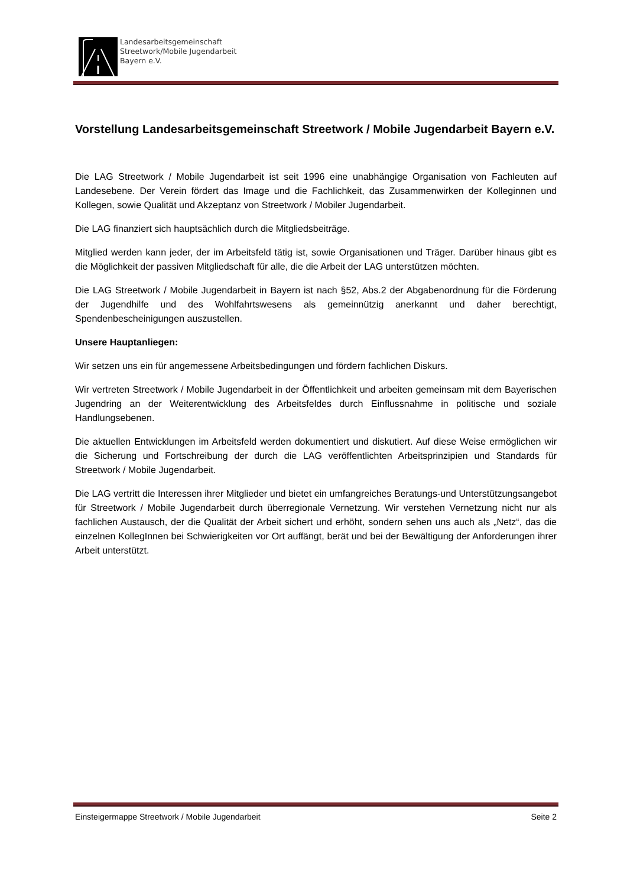Landesarbeitsgemeinschaft
Streetwork/Mobile Jugendarbeit
Bayern e.V.
Vorstellung Landesarbeitsgemeinschaft Streetwork / Mobile Jugendarbeit Bayern e.V.
Die LAG Streetwork / Mobile Jugendarbeit ist seit 1996 eine unabhängige Organisation von Fachleuten auf Landesebene. Der Verein fördert das Image und die Fachlichkeit, das Zusammenwirken der Kolleginnen und Kollegen, sowie Qualität und Akzeptanz von Streetwork / Mobiler Jugendarbeit.
Die LAG finanziert sich hauptsächlich durch die Mitgliedsbeiträge.
Mitglied werden kann jeder, der im Arbeitsfeld tätig ist, sowie Organisationen und Träger. Darüber hinaus gibt es die Möglichkeit der passiven Mitgliedschaft für alle, die die Arbeit der LAG unterstützen möchten.
Die LAG Streetwork / Mobile Jugendarbeit in Bayern ist nach §52, Abs.2 der Abgabenordnung für die Förderung der Jugendhilfe und des Wohlfahrtswesens als gemeinnützig anerkannt und daher berechtigt, Spendenbescheinigungen auszustellen.
Unsere Hauptanliegen:
Wir setzen uns ein für angemessene Arbeitsbedingungen und fördern fachlichen Diskurs.
Wir vertreten Streetwork / Mobile Jugendarbeit in der Öffentlichkeit und arbeiten gemeinsam mit dem Bayerischen Jugendring an der Weiterentwicklung des Arbeitsfeldes durch Einflussnahme in politische und soziale Handlungsebenen.
Die aktuellen Entwicklungen im Arbeitsfeld werden dokumentiert und diskutiert. Auf diese Weise ermöglichen wir die Sicherung und Fortschreibung der durch die LAG veröffentlichten Arbeitsprinzipien und Standards für Streetwork / Mobile Jugendarbeit.
Die LAG vertritt die Interessen ihrer Mitglieder und bietet ein umfangreiches Beratungs-und Unterstützungsangebot für Streetwork / Mobile Jugendarbeit durch überregionale Vernetzung. Wir verstehen Vernetzung nicht nur als fachlichen Austausch, der die Qualität der Arbeit sichert und erhöht, sondern sehen uns auch als „Netz“, das die einzelnen KollegInnen bei Schwierigkeiten vor Ort auffängt, berät und bei der Bewältigung der Anforderungen ihrer Arbeit unterstützt.
Einsteigermappe Streetwork / Mobile Jugendarbeit Seite 2